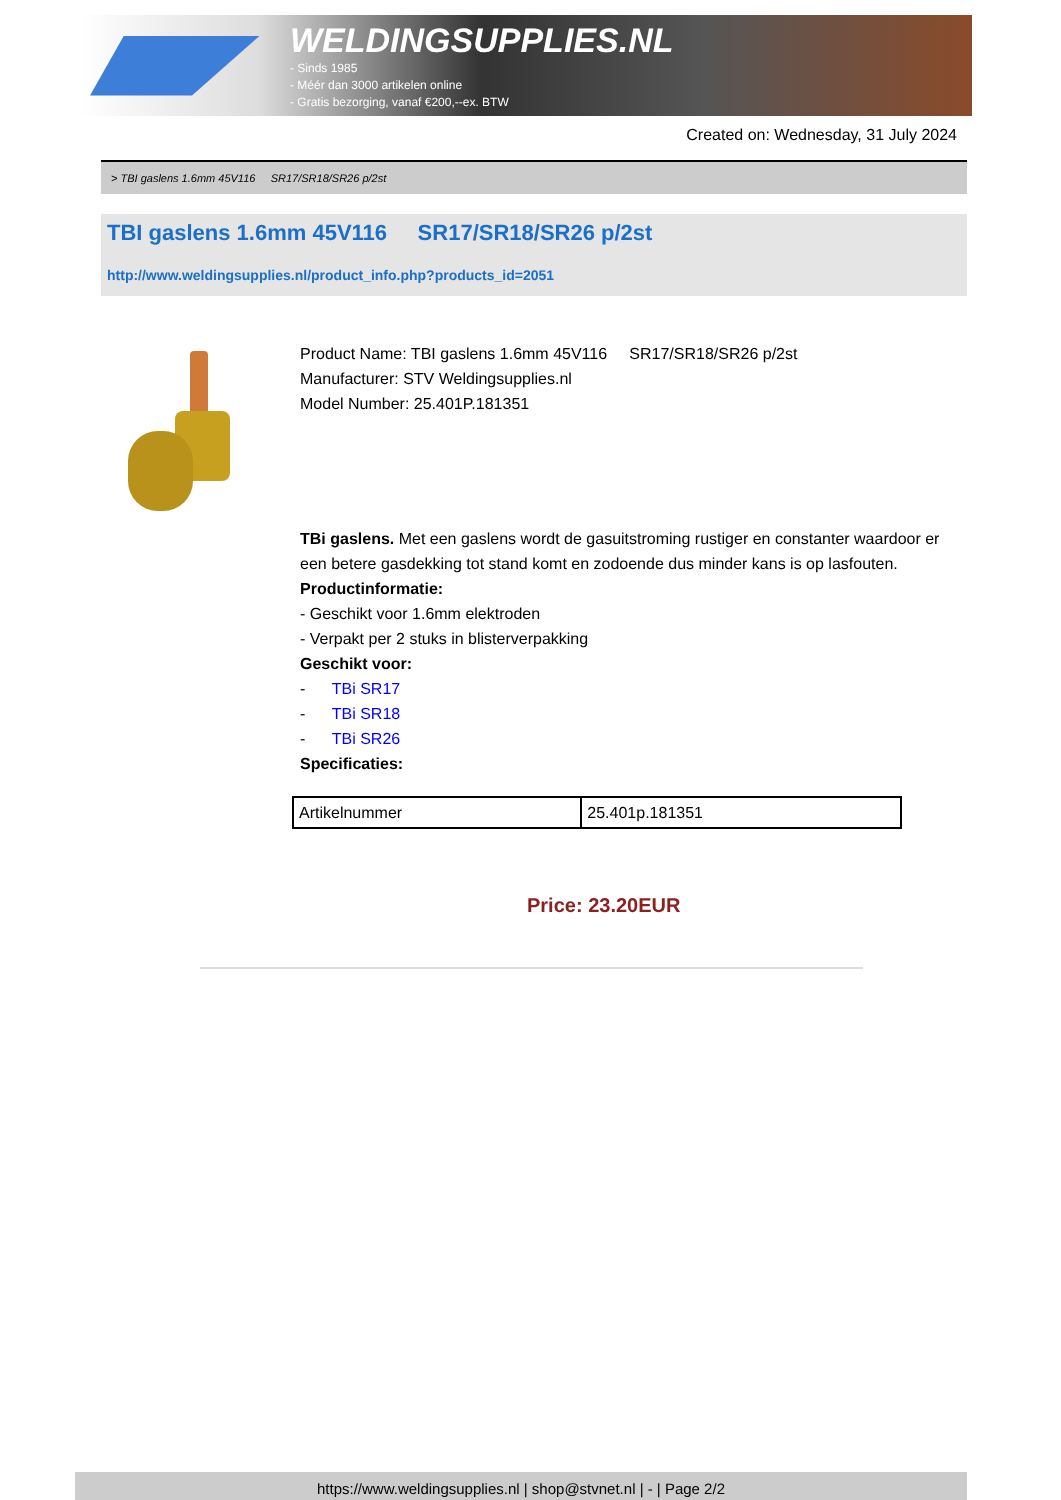WELDINGSUPPLIES.NL
- Sinds 1985
- Méér dan 3000 artikelen online
- Gratis bezorging, vanaf €200,--ex. BTW
Created on: Wednesday, 31 July 2024
> TBI gaslens 1.6mm 45V116 SR17/SR18/SR26 p/2st
TBI gaslens 1.6mm 45V116 SR17/SR18/SR26 p/2st
http://www.weldingsupplies.nl/product_info.php?products_id=2051
Product Name: TBI gaslens 1.6mm 45V116 SR17/SR18/SR26 p/2st
Manufacturer: STV Weldingsupplies.nl
Model Number: 25.401P.181351
TBi gaslens. Met een gaslens wordt de gasuitstroming rustiger en constanter waardoor er een betere gasdekking tot stand komt en zodoende dus minder kans is op lasfouten.
Productinformatie:
- Geschikt voor 1.6mm elektroden
- Verpakt per 2 stuks in blisterverpakking
Geschikt voor:
- TBi SR17
- TBi SR18
- TBi SR26
Specificaties:
| Artikelnummer | 25.401p.181351 |
Price: 23.20EUR
https://www.weldingsupplies.nl | shop@stvnet.nl | - | Page 2/2